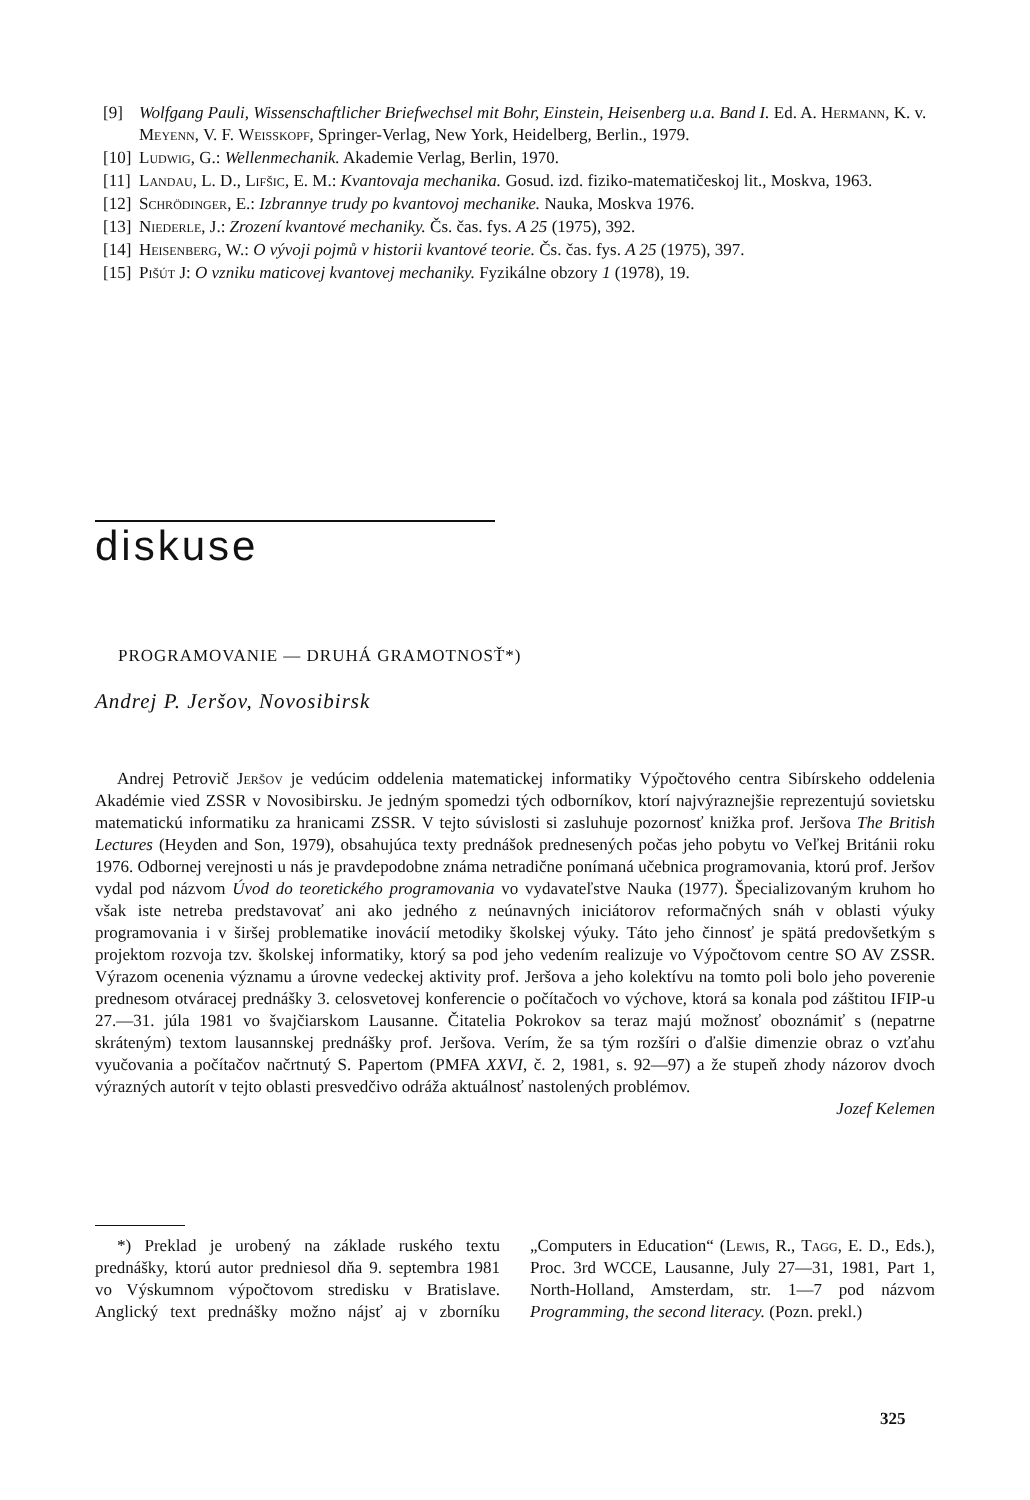[9] Wolfgang Pauli, Wissenschaftlicher Briefwechsel mit Bohr, Einstein, Heisenberg u.a. Band I. Ed. A. Hermann, K. v. Meyenn, V. F. Weisskopf, Springer-Verlag, New York, Heidelberg, Berlin., 1979.
[10] Ludwig, G.: Wellenmechanik. Akademie Verlag, Berlin, 1970.
[11] Landau, L. D., Lifšic, E. M.: Kvantovaja mechanika. Gosud. izd. fiziko-matematičeskoj lit., Moskva, 1963.
[12] Schrödinger, E.: Izbrannye trudy po kvantovoj mechanike. Nauka, Moskva 1976.
[13] Niederle, J.: Zrození kvantové mechaniky. Čs. čas. fys. A 25 (1975), 392.
[14] Heisenberg, W.: O vývoji pojmů v historii kvantové teorie. Čs. čas. fys. A 25 (1975), 397.
[15] Pišút J: O vzniku maticovej kvantovej mechaniky. Fyzikálne obzory 1 (1978), 19.
diskuse
PROGRAMOVANIE — DRUHÁ GRAMOTNOSŤ*)
Andrej P. Jeršov, Novosibirsk
Andrej Petrovič Jeršov je vedúcim oddelenia matematickej informatiky Výpočtového centra Sibírskeho oddelenia Akadémie vied ZSSR v Novosibirsku. Je jedným spomedzi tých odborníkov, ktorí najvýraznejšie reprezentujú sovietsku matematickú informatiku za hranicami ZSSR. V tejto súvislosti si zasluhuje pozornosť knižka prof. Jeršova The British Lectures (Heyden and Son, 1979), obsahujúca texty prednášok prednesených počas jeho pobytu vo Veľkej Británii roku 1976. Odbornej verejnosti u nás je pravdepodobne známa netradične ponímaná učebnica programovania, ktorú prof. Jeršov vydal pod názvom Úvod do teoretického programovania vo vydavateľstve Nauka (1977). Špecializovaným kruhom ho však iste netreba predstavovať ani ako jedného z neúnavných iniciátorov reformačných snáh v oblasti výuky programovania i v širšej problematike inovácií metodiky školskej výuky. Táto jeho činnosť je spätá predovšetkým s projektom rozvoja tzv. školskej informatiky, ktorý sa pod jeho vedením realizuje vo Výpočtovom centre SO AV ZSSR. Výrazom ocenenia významu a úrovne vedeckej aktivity prof. Jeršova a jeho kolektívu na tomto poli bolo jeho poverenie prednesom otváracej prednášky 3. celosvetovej konferencie o počítačoch vo výchove, ktorá sa konala pod záštitou IFIP-u 27.—31. júla 1981 vo švajčiarskom Lausanne. Čitatelia Pokrokov sa teraz majú možnosť oboznámiť s (nepatrne skráteným) textom lausannskej prednášky prof. Jeršova. Verím, že sa tým rozšíri o ďalšie dimenzie obraz o vzťahu vyučovania a počítačov načrtnutý S. Papertom (PMFA XXVI, č. 2, 1981, s. 92—97) a že stupeň zhody názorov dvoch výrazných autorít v tejto oblasti presvedčivo odráža aktuálnosť nastolených problémov.
Jozef Kelemen
*) Preklad je urobený na základe ruského textu prednášky, ktorú autor predniesol dňa 9. septembra 1981 vo Výskumnom výpočtovom stredisku v Bratislave. Anglický text prednášky možno nájsť aj v zborníku „Computers in Education“ (Lewis, R., Tagg, E. D., Eds.), Proc. 3rd WCCE, Lausanne, July 27—31, 1981, Part 1, North-Holland, Amsterdam, str. 1—7 pod názvom Programming, the second literacy. (Pozn. prekl.)
325